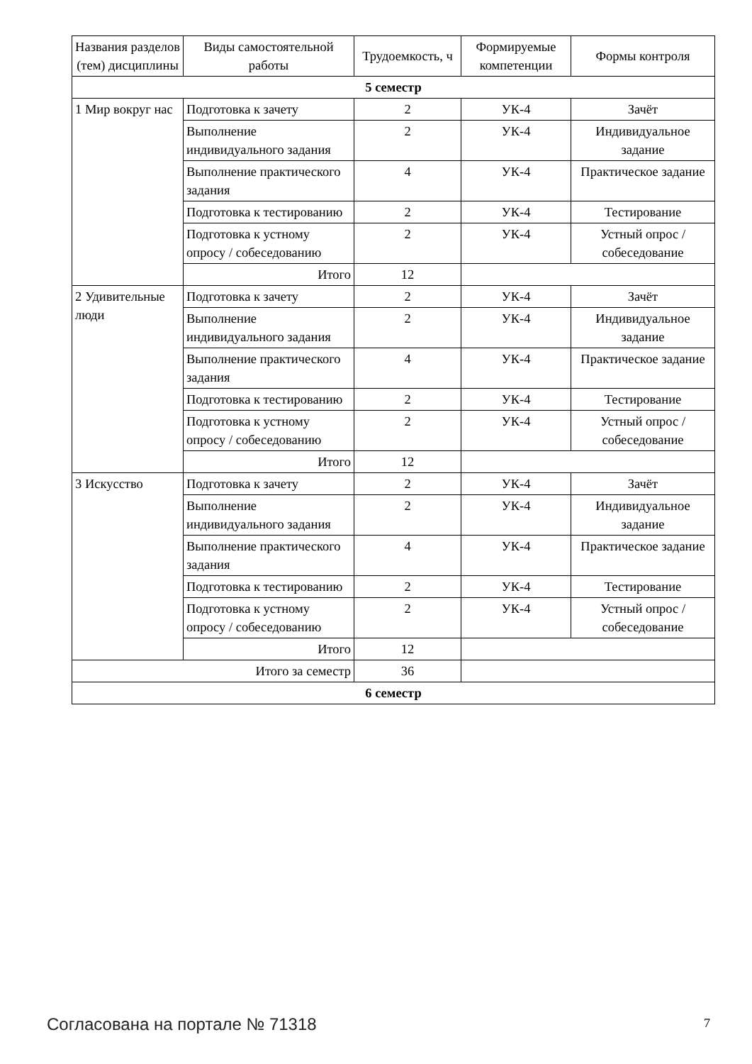| Названия разделов (тем) дисциплины | Виды самостоятельной работы | Трудоемкость, ч | Формируемые компетенции | Формы контроля |
| --- | --- | --- | --- | --- |
| 5 семестр | | | | |
| 1 Мир вокруг нас | Подготовка к зачету | 2 | УК-4 | Зачёт |
| | Выполнение индивидуального задания | 2 | УК-4 | Индивидуальное задание |
| | Выполнение практического задания | 4 | УК-4 | Практическое задание |
| | Подготовка к тестированию | 2 | УК-4 | Тестирование |
| | Подготовка к устному опросу / собеседованию | 2 | УК-4 | Устный опрос / собеседование |
| | Итого | 12 | | |
| 2 Удивительные люди | Подготовка к зачету | 2 | УК-4 | Зачёт |
| | Выполнение индивидуального задания | 2 | УК-4 | Индивидуальное задание |
| | Выполнение практического задания | 4 | УК-4 | Практическое задание |
| | Подготовка к тестированию | 2 | УК-4 | Тестирование |
| | Подготовка к устному опросу / собеседованию | 2 | УК-4 | Устный опрос / собеседование |
| | Итого | 12 | | |
| 3 Искусство | Подготовка к зачету | 2 | УК-4 | Зачёт |
| | Выполнение индивидуального задания | 2 | УК-4 | Индивидуальное задание |
| | Выполнение практического задания | 4 | УК-4 | Практическое задание |
| | Подготовка к тестированию | 2 | УК-4 | Тестирование |
| | Подготовка к устному опросу / собеседованию | 2 | УК-4 | Устный опрос / собеседование |
| | Итого | 12 | | |
| Итого за семестр | | 36 | | |
| 6 семестр | | | | |
Согласована на портале № 71318 7